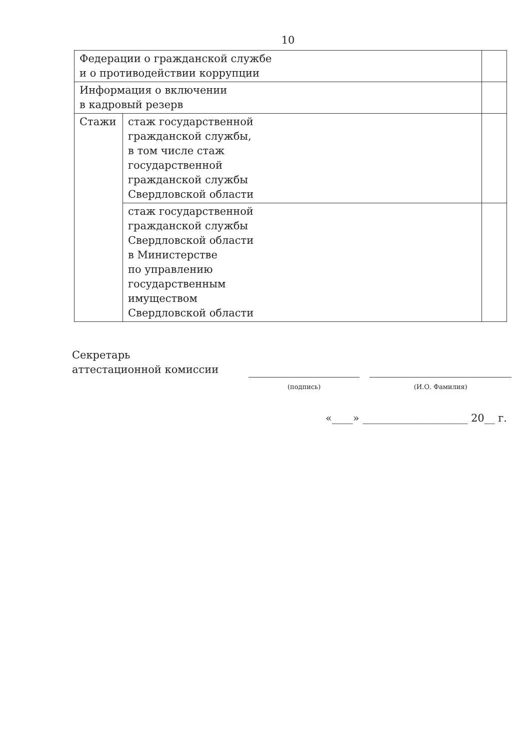10
| Федерации о гражданской службе и о противодействии коррупции | | |
| Информация о включении в кадровый резерв | | |
| Стажи | стаж государственной гражданской службы, в том числе стаж государственной гражданской службы Свердловской области | |
| | стаж государственной гражданской службы Свердловской области в Министерстве по управлению государственным имуществом Свердловской области | |
Секретарь
аттестационной комиссии
(подпись) (И.О. Фамилия)
«____» ____________________ 20__ г.